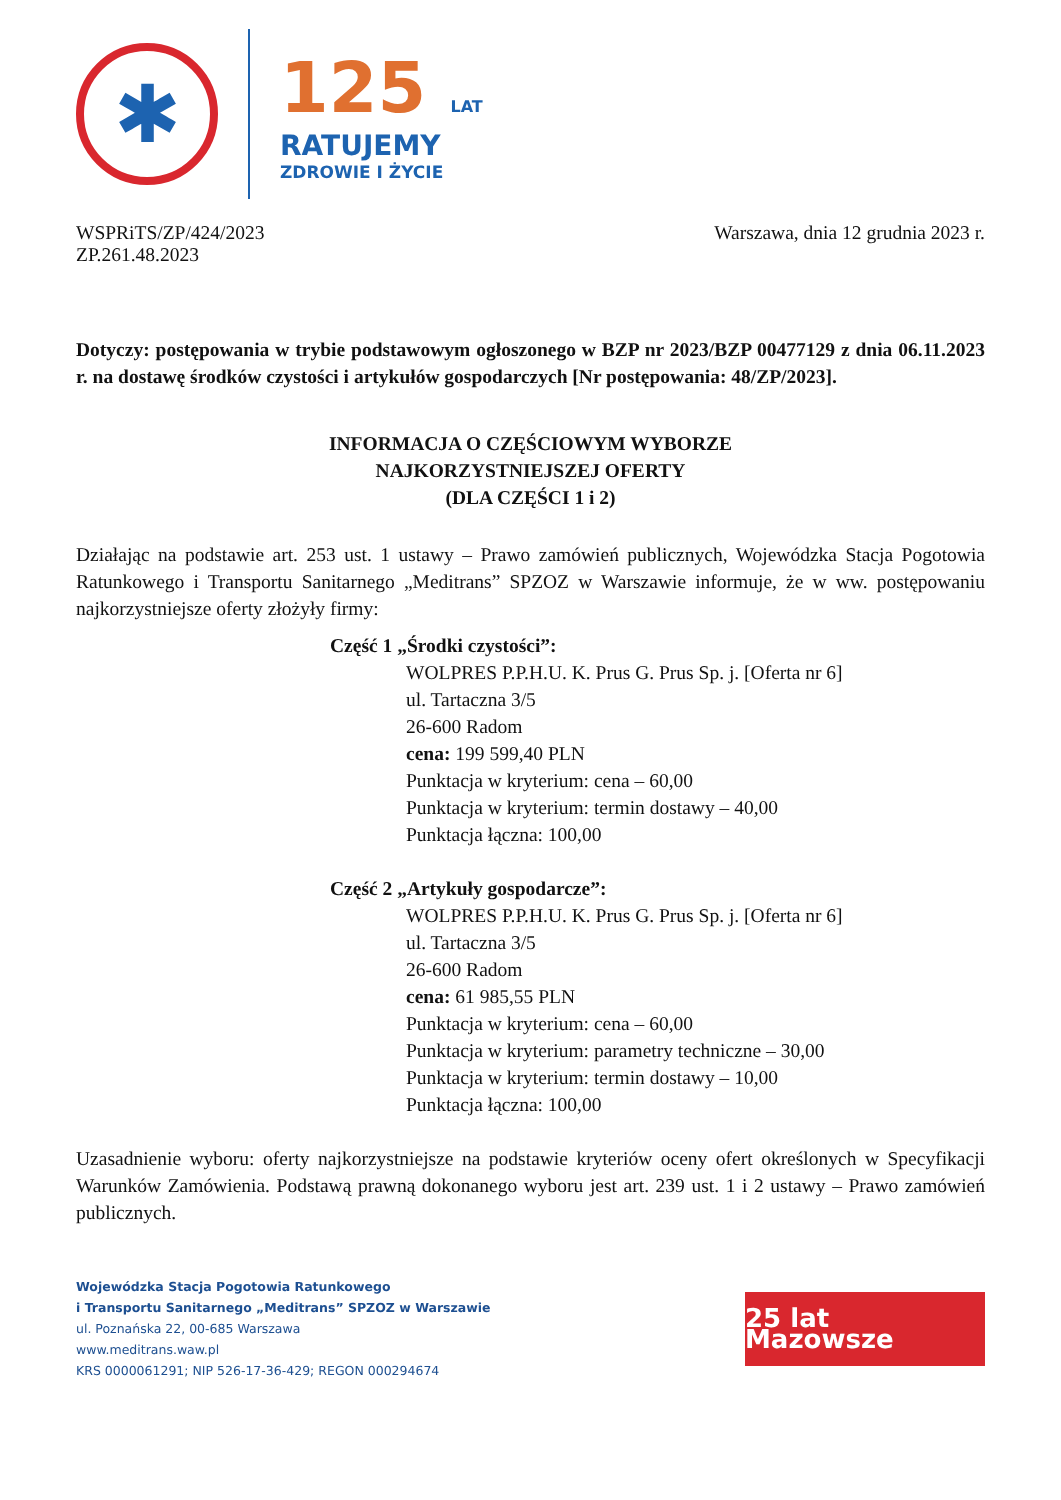✱
125 LAT
RATUJEMY
ZDROWIE I ŻYCIE
WSPRiTS/ZP/424/2023
ZP.261.48.2023
Warszawa, dnia 12 grudnia 2023 r.
Dotyczy: postępowania w trybie podstawowym ogłoszonego w BZP nr 2023/BZP 00477129 z dnia 06.11.2023 r. na dostawę środków czystości i artykułów gospodarczych [Nr postępowania: 48/ZP/2023].
INFORMACJA O CZĘŚCIOWYM WYBORZE
NAJKORZYSTNIEJSZEJ OFERTY
(DLA CZĘŚCI 1 i 2)
Działając na podstawie art. 253 ust. 1 ustawy – Prawo zamówień publicznych, Wojewódzka Stacja Pogotowia Ratunkowego i Transportu Sanitarnego „Meditrans” SPZOZ w Warszawie informuje, że w ww. postępowaniu najkorzystniejsze oferty złożyły firmy:
Część 1 „Środki czystości”:
WOLPRES P.P.H.U. K. Prus G. Prus Sp. j. [Oferta nr 6]
ul. Tartaczna 3/5
26-600 Radom
cena: 199 599,40 PLN
Punktacja w kryterium: cena – 60,00
Punktacja w kryterium: termin dostawy – 40,00
Punktacja łączna: 100,00
Część 2 „Artykuły gospodarcze”:
WOLPRES P.P.H.U. K. Prus G. Prus Sp. j. [Oferta nr 6]
ul. Tartaczna 3/5
26-600 Radom
cena: 61 985,55 PLN
Punktacja w kryterium: cena – 60,00
Punktacja w kryterium: parametry techniczne – 30,00
Punktacja w kryterium: termin dostawy – 10,00
Punktacja łączna: 100,00
Uzasadnienie wyboru: oferty najkorzystniejsze na podstawie kryteriów oceny ofert określonych w Specyfikacji Warunków Zamówienia. Podstawą prawną dokonanego wyboru jest art. 239 ust. 1 i 2 ustawy – Prawo zamówień publicznych.
Wojewódzka Stacja Pogotowia Ratunkowego
i Transportu Sanitarnego „Meditrans” SPZOZ w Warszawie
ul. Poznańska 22, 00-685 Warszawa
www.meditrans.waw.pl
KRS 0000061291; NIP 526-17-36-429; REGON 000294674
25 lat Mazowsze